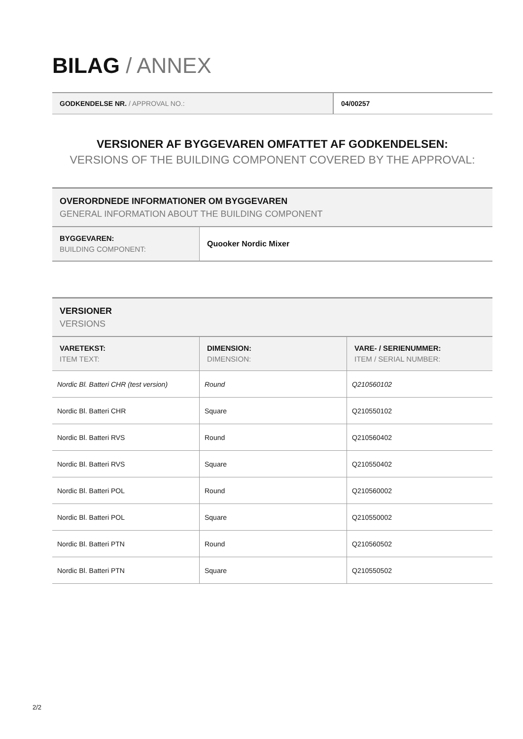BILAG / ANNEX
| GODKENDELSE NR. / APPROVAL NO.: | 04/00257 |
VERSIONER AF BYGGEVAREN OMFATTET AF GODKENDELSEN:
VERSIONS OF THE BUILDING COMPONENT COVERED BY THE APPROVAL:
OVERORDNEDE INFORMATIONER OM BYGGEVAREN
GENERAL INFORMATION ABOUT THE BUILDING COMPONENT
| BYGGEVAREN: BUILDING COMPONENT: | Quooker Nordic Mixer |
VERSIONER
VERSIONS
| VARETEKST: ITEM TEXT: | DIMENSION: DIMENSION: | VARE- / SERIENUMMER: ITEM / SERIAL NUMBER: |
| --- | --- | --- |
| Nordic Bl. Batteri CHR (test version) | Round | Q210560102 |
| Nordic Bl. Batteri CHR | Square | Q210550102 |
| Nordic Bl. Batteri RVS | Round | Q210560402 |
| Nordic Bl. Batteri RVS | Square | Q210550402 |
| Nordic Bl. Batteri POL | Round | Q210560002 |
| Nordic Bl. Batteri POL | Square | Q210550002 |
| Nordic Bl. Batteri PTN | Round | Q210560502 |
| Nordic Bl. Batteri PTN | Square | Q210550502 |
2/2